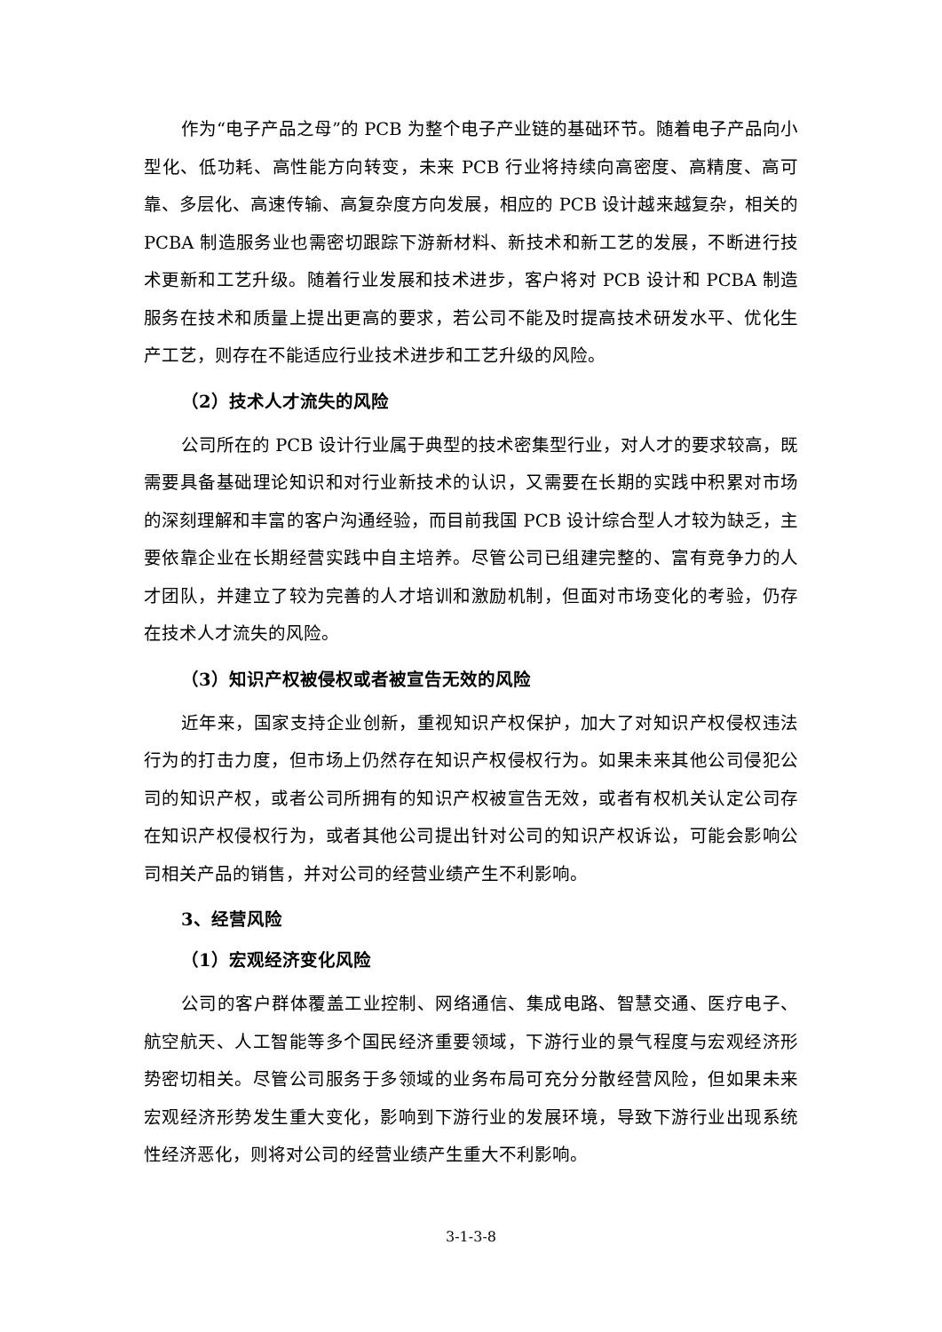作为“电子产品之母”的 PCB 为整个电子产业链的基础环节。随着电子产品向小型化、低功耗、高性能方向转变，未来 PCB 行业将持续向高密度、高精度、高可靠、多层化、高速传输、高复杂度方向发展，相应的 PCB 设计越来越复杂，相关的 PCBA 制造服务业也需密切跟踪下游新材料、新技术和新工艺的发展，不断进行技术更新和工艺升级。随着行业发展和技术进步，客户将对 PCB 设计和 PCBA 制造服务在技术和质量上提出更高的要求，若公司不能及时提高技术研发水平、优化生产工艺，则存在不能适应行业技术进步和工艺升级的风险。
（2）技术人才流失的风险
公司所在的 PCB 设计行业属于典型的技术密集型行业，对人才的要求较高，既需要具备基础理论知识和对行业新技术的认识，又需要在长期的实践中积累对市场的深刻理解和丰富的客户沟通经验，而目前我国 PCB 设计综合型人才较为缺乏，主要依靠企业在长期经营实践中自主培养。尽管公司已组建完整的、富有竞争力的人才团队，并建立了较为完善的人才培训和激励机制，但面对市场变化的考验，仍存在技术人才流失的风险。
（3）知识产权被侵权或者被宣告无效的风险
近年来，国家支持企业创新，重视知识产权保护，加大了对知识产权侵权违法行为的打击力度，但市场上仍然存在知识产权侵权行为。如果未来其他公司侵犯公司的知识产权，或者公司所拥有的知识产权被宣告无效，或者有权机关认定公司存在知识产权侵权行为，或者其他公司提出针对公司的知识产权诉讼，可能会影响公司相关产品的销售，并对公司的经营业绩产生不利影响。
3、经营风险
（1）宏观经济变化风险
公司的客户群体覆盖工业控制、网络通信、集成电路、智慧交通、医疗电子、航空航天、人工智能等多个国民经济重要领域，下游行业的景气程度与宏观经济形势密切相关。尽管公司服务于多领域的业务布局可充分分散经营风险，但如果未来宏观经济形势发生重大变化，影响到下游行业的发展环境，导致下游行业出现系统性经济恶化，则将对公司的经营业绩产生重大不利影响。
3-1-3-8